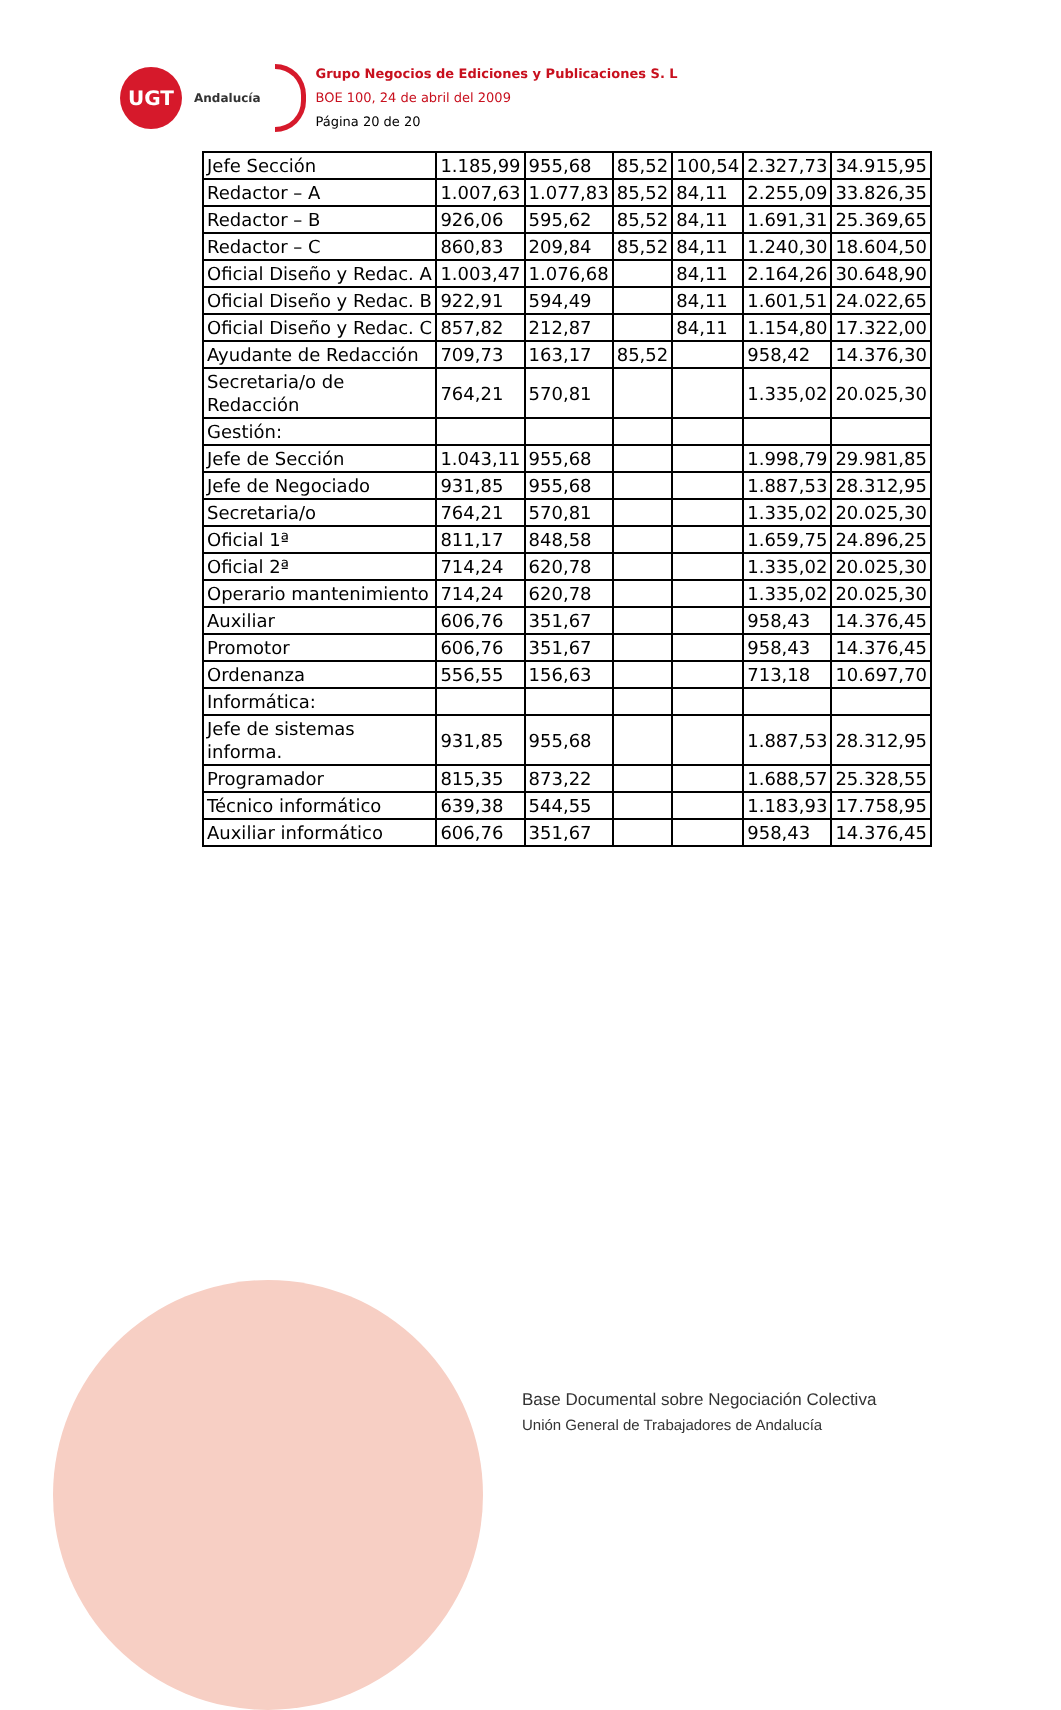UGT
Andalucía
Grupo Negocios de Ediciones y Publicaciones S. L
BOE 100, 24 de abril del 2009
Página 20 de 20
| Jefe Sección | 1.185,99 | 955,68 | 85,52 | 100,54 | 2.327,73 | 34.915,95 |
| Redactor – A | 1.007,63 | 1.077,83 | 85,52 | 84,11 | 2.255,09 | 33.826,35 |
| Redactor – B | 926,06 | 595,62 | 85,52 | 84,11 | 1.691,31 | 25.369,65 |
| Redactor – C | 860,83 | 209,84 | 85,52 | 84,11 | 1.240,30 | 18.604,50 |
| Oficial Diseño y Redac. A | 1.003,47 | 1.076,68 | | 84,11 | 2.164,26 | 30.648,90 |
| Oficial Diseño y Redac. B | 922,91 | 594,49 | | 84,11 | 1.601,51 | 24.022,65 |
| Oficial Diseño y Redac. C | 857,82 | 212,87 | | 84,11 | 1.154,80 | 17.322,00 |
| Ayudante de Redacción | 709,73 | 163,17 | 85,52 | | 958,42 | 14.376,30 |
| Secretaria/o de Redacción | 764,21 | 570,81 | | | 1.335,02 | 20.025,30 |
| Gestión: | | | | | | |
| Jefe de Sección | 1.043,11 | 955,68 | | | 1.998,79 | 29.981,85 |
| Jefe de Negociado | 931,85 | 955,68 | | | 1.887,53 | 28.312,95 |
| Secretaria/o | 764,21 | 570,81 | | | 1.335,02 | 20.025,30 |
| Oficial 1ª | 811,17 | 848,58 | | | 1.659,75 | 24.896,25 |
| Oficial 2ª | 714,24 | 620,78 | | | 1.335,02 | 20.025,30 |
| Operario mantenimiento | 714,24 | 620,78 | | | 1.335,02 | 20.025,30 |
| Auxiliar | 606,76 | 351,67 | | | 958,43 | 14.376,45 |
| Promotor | 606,76 | 351,67 | | | 958,43 | 14.376,45 |
| Ordenanza | 556,55 | 156,63 | | | 713,18 | 10.697,70 |
| Informática: | | | | | | |
| Jefe de sistemas informa. | 931,85 | 955,68 | | | 1.887,53 | 28.312,95 |
| Programador | 815,35 | 873,22 | | | 1.688,57 | 25.328,55 |
| Técnico informático | 639,38 | 544,55 | | | 1.183,93 | 17.758,95 |
| Auxiliar informático | 606,76 | 351,67 | | | 958,43 | 14.376,45 |
Base Documental sobre Negociación Colectiva
Unión General de Trabajadores de Andalucía